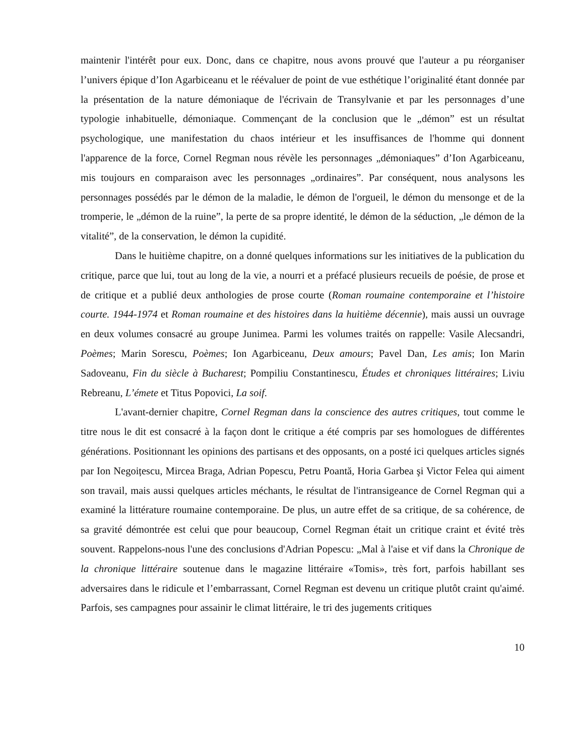maintenir l'intérêt pour eux. Donc, dans ce chapitre, nous avons prouvé que l'auteur a pu réorganiser l’univers épique d’Ion Agarbiceanu et le réévaluer de point de vue esthétique l’originalité étant donnée par la présentation de la nature démoniaque de l'écrivain de Transylvanie et par les personnages d’une typologie inhabituelle, démoniaque. Commençant de la conclusion que le „démon” est un résultat psychologique, une manifestation du chaos intérieur et les insuffisances de l'homme qui donnent l'apparence de la force, Cornel Regman nous révèle les personnages „démoniaques” d’Ion Agarbiceanu, mis toujours en comparaison avec les personnages „ordinaires”. Par conséquent, nous analysons les personnages possédés par le démon de la maladie, le démon de l'orgueil, le démon du mensonge et de la tromperie, le „démon de la ruine”, la perte de sa propre identité, le démon de la séduction, „le démon de la vitalité”, de la conservation, le démon la cupidité.
Dans le huitième chapitre, on a donné quelques informations sur les initiatives de la publication du critique, parce que lui, tout au long de la vie, a nourri et a préfacé plusieurs recueils de poésie, de prose et de critique et a publié deux anthologies de prose courte (Roman roumaine contemporaine et l’histoire courte. 1944-1974 et Roman roumaine et des histoires dans la huitième décennie), mais aussi un ouvrage en deux volumes consacré au groupe Junimea. Parmi les volumes traités on rappelle: Vasile Alecsandri, Poèmes; Marin Sorescu, Poèmes; Ion Agarbiceanu, Deux amours; Pavel Dan, Les amis; Ion Marin Sadoveanu, Fin du siècle à Bucharest; Pompiliu Constantinescu, Études et chroniques littéraires; Liviu Rebreanu, L’émete et Titus Popovici, La soif.
L'avant-dernier chapitre, Cornel Regman dans la conscience des autres critiques, tout comme le titre nous le dit est consacré à la façon dont le critique a été compris par ses homologues de différentes générations. Positionnant les opinions des partisans et des opposants, on a posté ici quelques articles signés par Ion Negoițescu, Mircea Braga, Adrian Popescu, Petru Poantă, Horia Garbea şi Victor Felea qui aiment son travail, mais aussi quelques articles méchants, le résultat de l'intransigeance de Cornel Regman qui a examiné la littérature roumaine contemporaine. De plus, un autre effet de sa critique, de sa cohérence, de sa gravité démontrée est celui que pour beaucoup, Cornel Regman était un critique craint et évité très souvent. Rappelons-nous l'une des conclusions d'Adrian Popescu: „Mal à l'aise et vif dans la Chronique de la chronique littéraire soutenue dans le magazine littéraire «Tomis», très fort, parfois habillant ses adversaires dans le ridicule et l’embarrassant, Cornel Regman est devenu un critique plutôt craint qu'aimé. Parfois, ses campagnes pour assainir le climat littéraire, le tri des jugements critiques
10